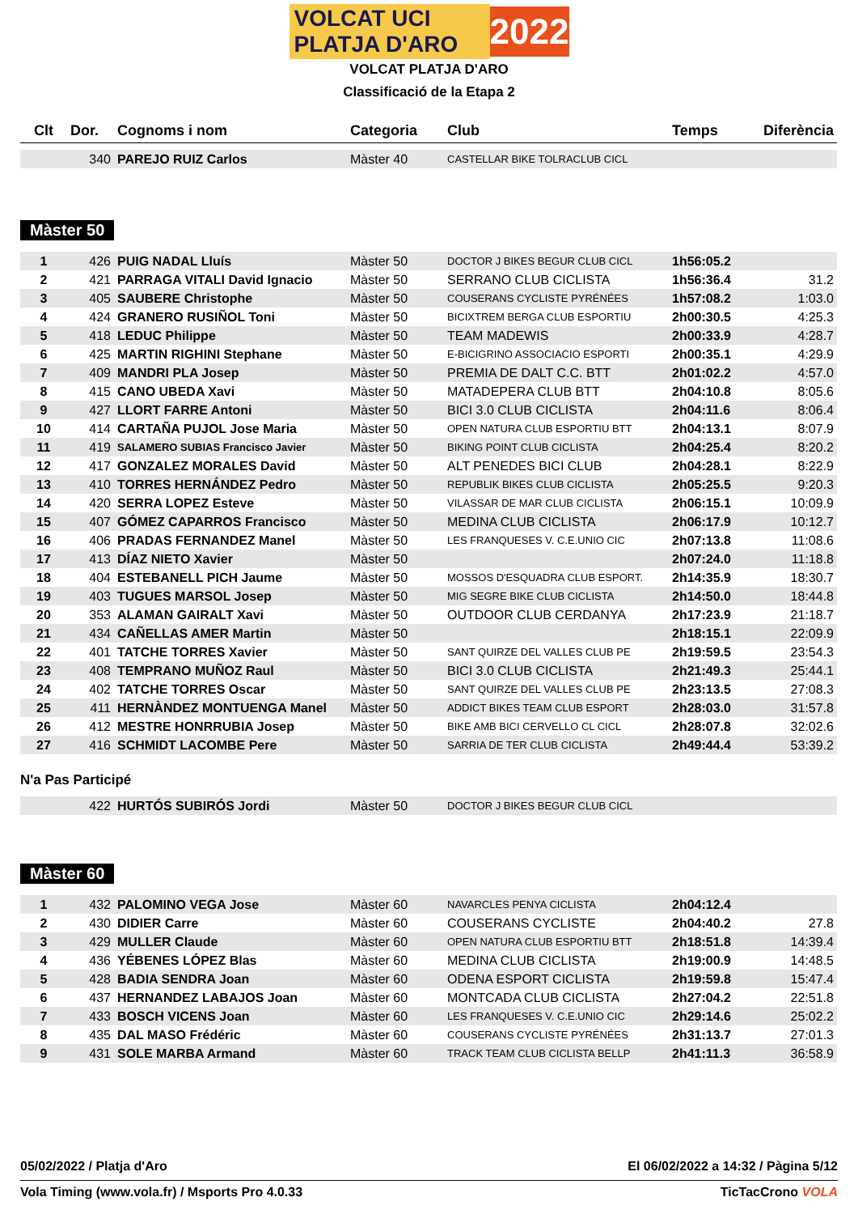VOLCAT UCI PLATJA D'ARO 2022
VOLCAT PLATJA D'ARO
Classificació de la Etapa 2
| Clt | Dor. | Cognoms i nom | Categoria | Club | Temps | Diferència |
| --- | --- | --- | --- | --- | --- | --- |
| | 340 | PAREJO RUIZ Carlos | Màster 40 | CASTELLAR BIKE TOLRACLUB CICL | | |
Màster 50
| 1 | 426 | PUIG NADAL Lluís | Màster 50 | DOCTOR J BIKES BEGUR CLUB CICL | 1h56:05.2 | |
| 2 | 421 | PARRAGA VITALI David Ignacio | Màster 50 | SERRANO CLUB CICLISTA | 1h56:36.4 | 31.2 |
| 3 | 405 | SAUBERE Christophe | Màster 50 | COUSERANS CYCLISTE PYRÉNÉES | 1h57:08.2 | 1:03.0 |
| 4 | 424 | GRANERO RUSIÑOL Toni | Màster 50 | BICIXTREM BERGA CLUB ESPORTIU | 2h00:30.5 | 4:25.3 |
| 5 | 418 | LEDUC Philippe | Màster 50 | TEAM MADEWIS | 2h00:33.9 | 4:28.7 |
| 6 | 425 | MARTIN RIGHINI Stephane | Màster 50 | E-BICIGRINO ASSOCIACIO ESPORTI | 2h00:35.1 | 4:29.9 |
| 7 | 409 | MANDRI PLA Josep | Màster 50 | PREMIA DE DALT C.C. BTT | 2h01:02.2 | 4:57.0 |
| 8 | 415 | CANO UBEDA Xavi | Màster 50 | MATADEPERA CLUB BTT | 2h04:10.8 | 8:05.6 |
| 9 | 427 | LLORT FARRE Antoni | Màster 50 | BICI 3.0 CLUB CICLISTA | 2h04:11.6 | 8:06.4 |
| 10 | 414 | CARTAÑA PUJOL Jose Maria | Màster 50 | OPEN NATURA CLUB ESPORTIU BTT | 2h04:13.1 | 8:07.9 |
| 11 | 419 | SALAMERO SUBIAS Francisco Javier | Màster 50 | BIKING POINT CLUB CICLISTA | 2h04:25.4 | 8:20.2 |
| 12 | 417 | GONZALEZ MORALES David | Màster 50 | ALT PENEDES BICI CLUB | 2h04:28.1 | 8:22.9 |
| 13 | 410 | TORRES HERNÁNDEZ Pedro | Màster 50 | REPUBLIK BIKES CLUB CICLISTA | 2h05:25.5 | 9:20.3 |
| 14 | 420 | SERRA LOPEZ Esteve | Màster 50 | VILASSAR DE MAR CLUB CICLISTA | 2h06:15.1 | 10:09.9 |
| 15 | 407 | GÓMEZ CAPARROS Francisco | Màster 50 | MEDINA CLUB CICLISTA | 2h06:17.9 | 10:12.7 |
| 16 | 406 | PRADAS FERNANDEZ Manel | Màster 50 | LES FRANQUESES V. C.E.UNIO CIC | 2h07:13.8 | 11:08.6 |
| 17 | 413 | DÍAZ NIETO Xavier | Màster 50 | | 2h07:24.0 | 11:18.8 |
| 18 | 404 | ESTEBANELL PICH Jaume | Màster 50 | MOSSOS D'ESQUADRA CLUB ESPORT. | 2h14:35.9 | 18:30.7 |
| 19 | 403 | TUGUES MARSOL Josep | Màster 50 | MIG SEGRE BIKE CLUB CICLISTA | 2h14:50.0 | 18:44.8 |
| 20 | 353 | ALAMAN GAIRALT Xavi | Màster 50 | OUTDOOR CLUB CERDANYA | 2h17:23.9 | 21:18.7 |
| 21 | 434 | CAÑELLAS AMER Martin | Màster 50 | | 2h18:15.1 | 22:09.9 |
| 22 | 401 | TATCHE TORRES Xavier | Màster 50 | SANT QUIRZE DEL VALLES CLUB PE | 2h19:59.5 | 23:54.3 |
| 23 | 408 | TEMPRANO MUÑOZ Raul | Màster 50 | BICI 3.0 CLUB CICLISTA | 2h21:49.3 | 25:44.1 |
| 24 | 402 | TATCHE TORRES Oscar | Màster 50 | SANT QUIRZE DEL VALLES CLUB PE | 2h23:13.5 | 27:08.3 |
| 25 | 411 | HERNÀNDEZ MONTUENGA Manel | Màster 50 | ADDICT BIKES TEAM CLUB ESPORT | 2h28:03.0 | 31:57.8 |
| 26 | 412 | MESTRE HONRRUBIA Josep | Màster 50 | BIKE AMB BICI CERVELLO CL CICL | 2h28:07.8 | 32:02.6 |
| 27 | 416 | SCHMIDT LACOMBE Pere | Màster 50 | SARRIA DE TER CLUB CICLISTA | 2h49:44.4 | 53:39.2 |
N'a Pas Participé
| | 422 | HURTÓS SUBIRÓS Jordi | Màster 50 | DOCTOR J BIKES BEGUR CLUB CICL | | |
Màster 60
| 1 | 432 | PALOMINO VEGA Jose | Màster 60 | NAVARCLES PENYA CICLISTA | 2h04:12.4 | |
| 2 | 430 | DIDIER Carre | Màster 60 | COUSERANS CYCLISTE | 2h04:40.2 | 27.8 |
| 3 | 429 | MULLER Claude | Màster 60 | OPEN NATURA CLUB ESPORTIU BTT | 2h18:51.8 | 14:39.4 |
| 4 | 436 | YÉBENES LÓPEZ Blas | Màster 60 | MEDINA CLUB CICLISTA | 2h19:00.9 | 14:48.5 |
| 5 | 428 | BADIA SENDRA Joan | Màster 60 | ODENA ESPORT CICLISTA | 2h19:59.8 | 15:47.4 |
| 6 | 437 | HERNANDEZ LABAJOS Joan | Màster 60 | MONTCADA CLUB CICLISTA | 2h27:04.2 | 22:51.8 |
| 7 | 433 | BOSCH VICENS Joan | Màster 60 | LES FRANQUESES V. C.E.UNIO CIC | 2h29:14.6 | 25:02.2 |
| 8 | 435 | DAL MASO Frédéric | Màster 60 | COUSERANS CYCLISTE PYRÉNÉES | 2h31:13.7 | 27:01.3 |
| 9 | 431 | SOLE MARBA Armand | Màster 60 | TRACK TEAM CLUB CICLISTA BELLP | 2h41:11.3 | 36:58.9 |
05/02/2022 / Platja d'Aro El 06/02/2022 a 14:32 / Pàgina 5/12
Vola Timing (www.vola.fr) / Msports Pro 4.0.33 TicTacCrono VOLA